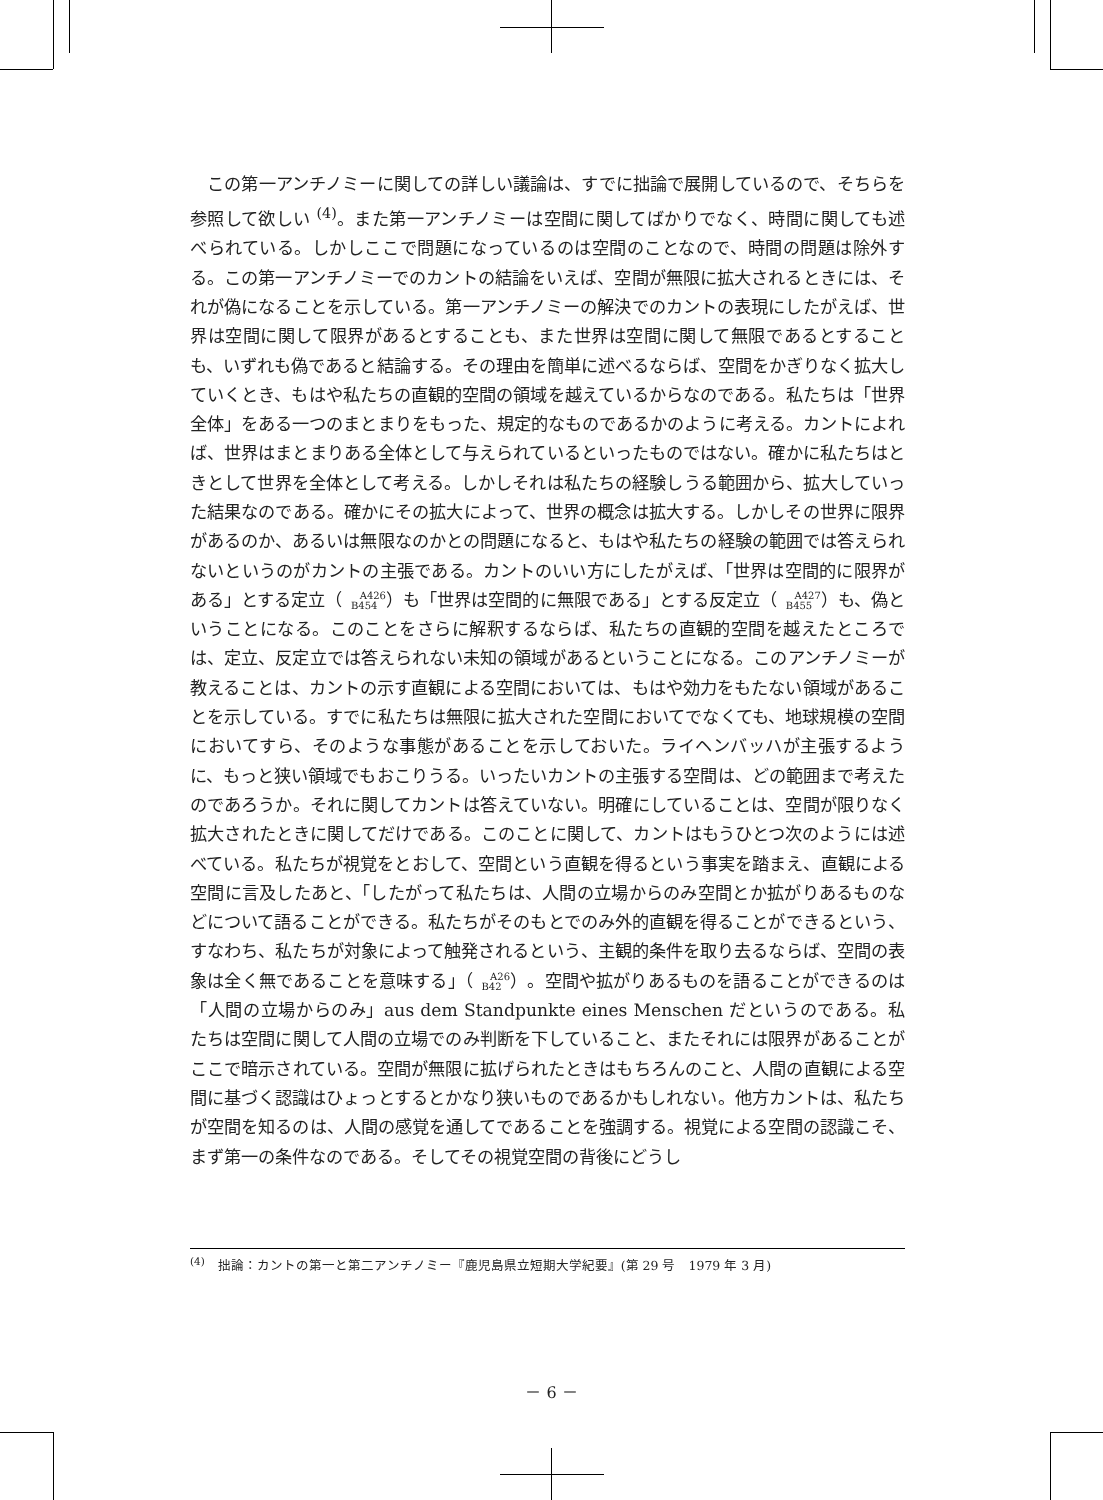この第一アンチノミーに関しての詳しい議論は、すでに拙論で展開しているので、そちらを参照して欲しい <sup>(4)</sup>。また第一アンチノミーは空間に関してばかりでなく、時間に関しても述べられている。しかしここで問題になっているのは空間のことなので、時間の問題は除外する。この第一アンチノミーでのカントの結論をいえば、空間が無限に拡大されるときには、それが偽になることを示している。第一アンチノミーの解決でのカントの表現にしたがえば、世界は空間に関して限界があるとすることも、また世界は空間に関して無限であるとすることも、いずれも偽であると結論する。その理由を簡単に述べるならば、空間をかぎりなく拡大していくとき、もはや私たちの直観的空間の領域を越えているからなのである。私たちは「世界全体」をある一つのまとまりをもった、規定的なものであるかのように考える。カントによれば、世界はまとまりある全体として与えられているといったものではない。確かに私たちはときとして世界を全体として考える。しかしそれは私たちの経験しうる範囲から、拡大していった結果なのである。確かにその拡大によって、世界の概念は拡大する。しかしその世界に限界があるのか、あるいは無限なのかとの問題になると、もはや私たちの経験の範囲では答えられないというのがカントの主張である。カントのいい方にしたがえば、「世界は空間的に限界がある」とする定立（A426
B454）も「世界は空間的に無限である」とする反定立（A427
B455）も、偽ということになる。このことをさらに解釈するならば、私たちの直観的空間を越えたところでは、定立、反定立では答えられない未知の領域があるということになる。このアンチノミーが教えることは、カントの示す直観による空間においては、もはや効力をもたない領域があることを示している。すでに私たちは無限に拡大された空間においてでなくても、地球規模の空間においてすら、そのような事態があることを示しておいた。ライヘンバッハが主張するように、もっと狭い領域でもおこりうる。いったいカントの主張する空間は、どの範囲まで考えたのであろうか。それに関してカントは答えていない。明確にしていることは、空間が限りなく拡大されたときに関してだけである。このことに関して、カントはもうひとつ次のようには述べている。私たちが視覚をとおして、空間という直観を得るという事実を踏まえ、直観による空間に言及したあと、「したがって私たちは、人間の立場からのみ空間とか拡がりあるものなどについて語ることができる。私たちがそのもとでのみ外的直観を得ることができるという、すなわち、私たちが対象によって触発されるという、主観的条件を取り去るならば、空間の表象は全く無であることを意味する」（A26
B42）。空間や拡がりあるものを語ることができるのは「人間の立場からのみ」aus dem Standpunkte eines Menschen だというのである。私たちは空間に関して人間の立場でのみ判断を下していること、またそれには限界があることがここで暗示されている。空間が無限に拡げられたときはもちろんのこと、人間の直観による空間に基づく認識はひょっとするとかなり狭いものであるかもしれない。他方カントは、私たちが空間を知るのは、人間の感覚を通してであることを強調する。視覚による空間の認識こそ、まず第一の条件なのである。そしてその視覚空間の背後にどうし
<sup>(4)</sup>　拙論：カントの第一と第二アンチノミー『鹿児島県立短期大学紀要』(第 29 号　1979 年 3 月)
－ 6 －